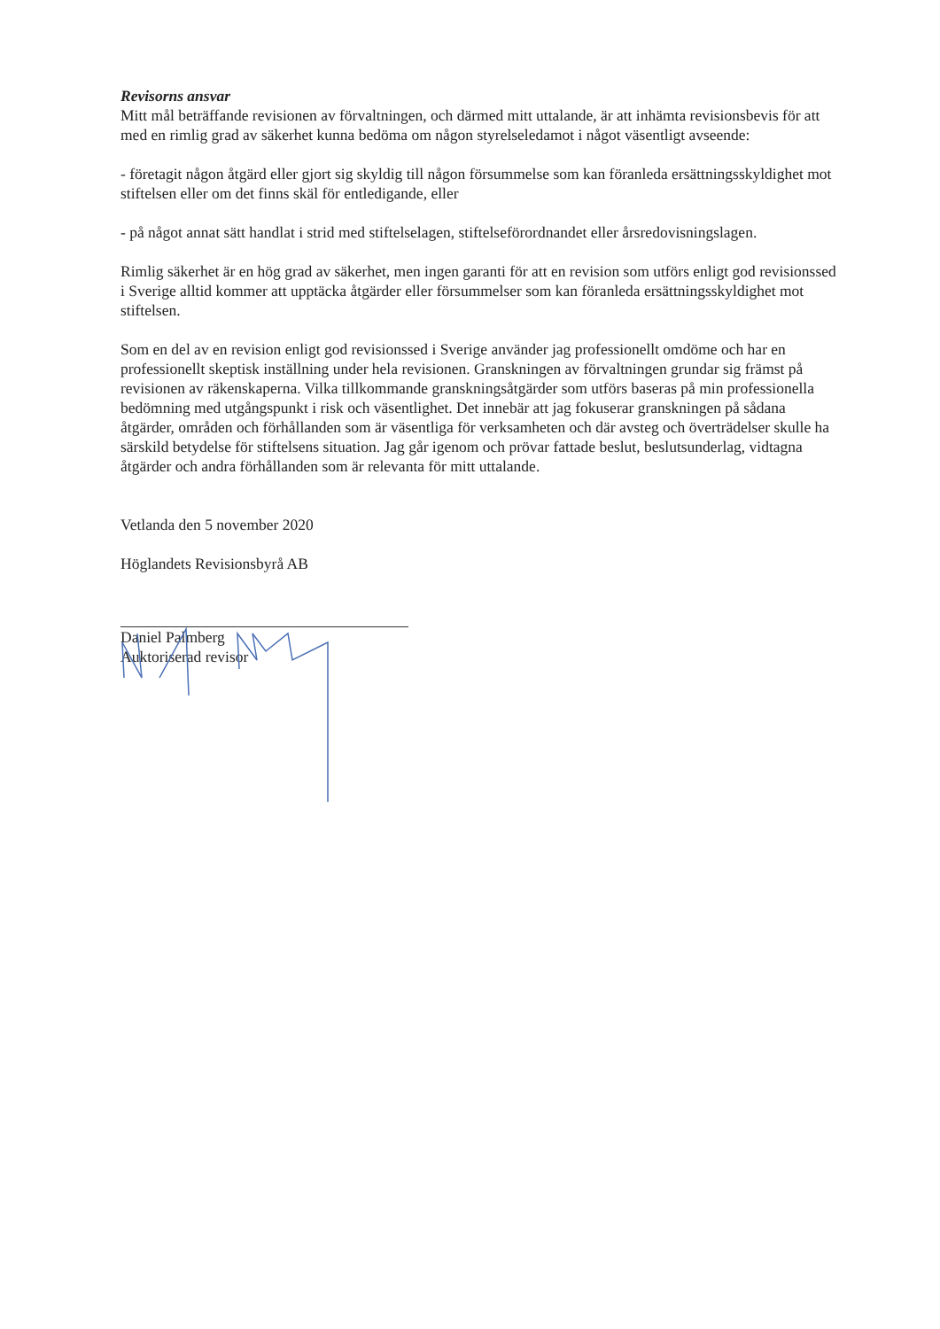Revisorns ansvar
Mitt mål beträffande revisionen av förvaltningen, och därmed mitt uttalande, är att inhämta revisionsbevis för att med en rimlig grad av säkerhet kunna bedöma om någon styrelseledamot i något väsentligt avseende:
- företagit någon åtgärd eller gjort sig skyldig till någon försummelse som kan föranleda ersättningsskyldighet mot stiftelsen eller om det finns skäl för entledigande, eller
- på något annat sätt handlat i strid med stiftelselagen, stiftelseförordnandet eller årsredovisningslagen.
Rimlig säkerhet är en hög grad av säkerhet, men ingen garanti för att en revision som utförs enligt god revisionssed i Sverige alltid kommer att upptäcka åtgärder eller försummelser som kan föranleda ersättningsskyldighet mot stiftelsen.
Som en del av en revision enligt god revisionssed i Sverige använder jag professionellt omdöme och har en professionellt skeptisk inställning under hela revisionen. Granskningen av förvaltningen grundar sig främst på revisionen av räkenskaperna. Vilka tillkommande granskningsåtgärder som utförs baseras på min professionella bedömning med utgångspunkt i risk och väsentlighet. Det innebär att jag fokuserar granskningen på sådana åtgärder, områden och förhållanden som är väsentliga för verksamheten och där avsteg och överträdelser skulle ha särskild betydelse för stiftelsens situation. Jag går igenom och prövar fattade beslut, beslutsunderlag, vidtagna åtgärder och andra förhållanden som är relevanta för mitt uttalande.
Vetlanda den 5 november 2020
Höglandets Revisionsbyrå AB
Daniel Palmberg
Auktoriserad revisor